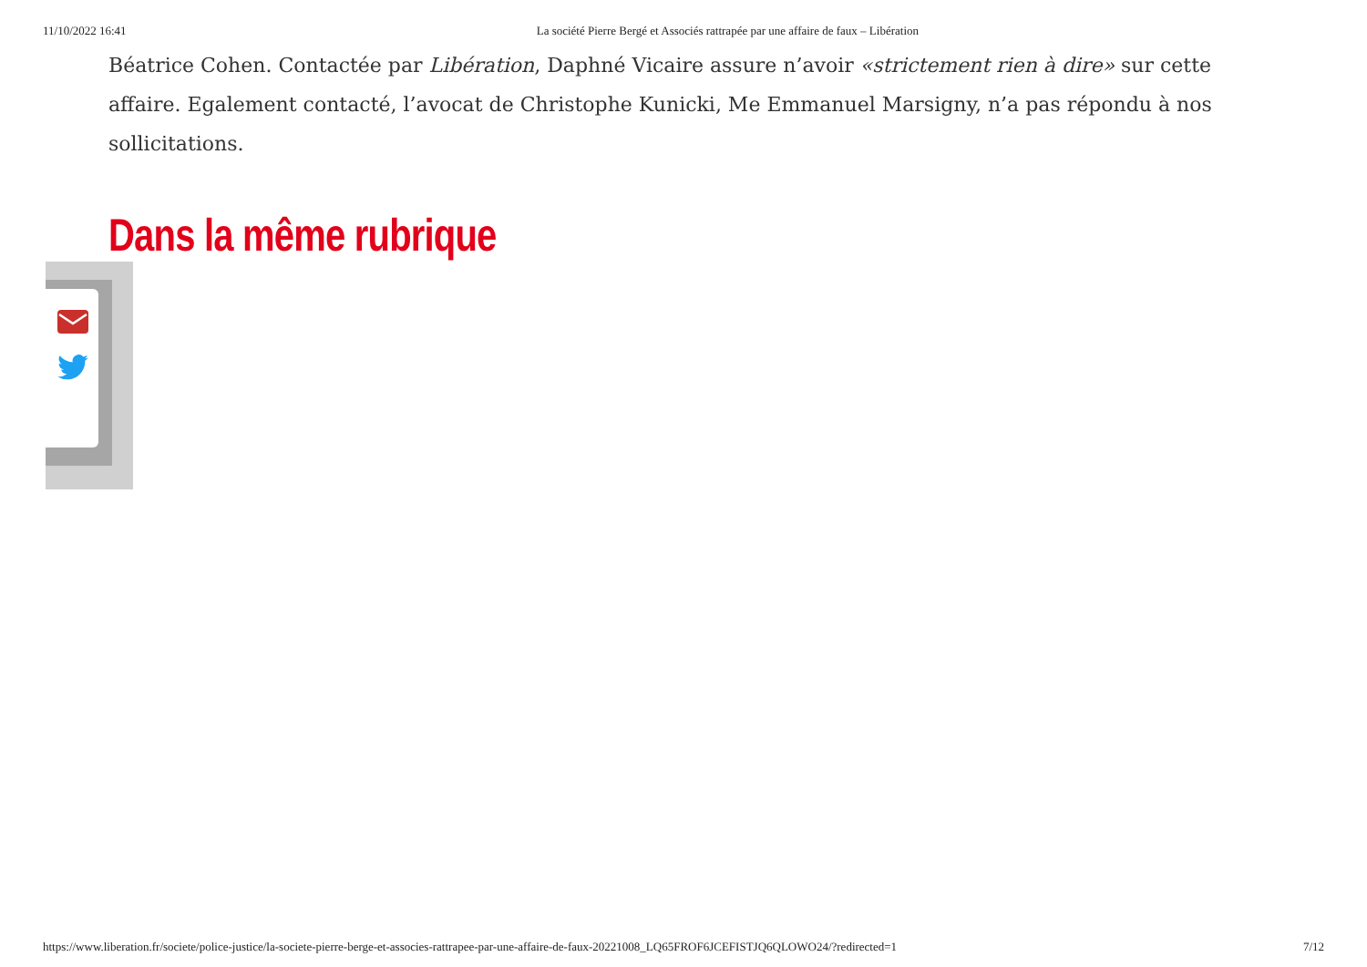11/10/2022 16:41 La société Pierre Bergé et Associés rattrapée par une affaire de faux – Libération
Béatrice Cohen. Contactée par Libération, Daphné Vicaire assure n’avoir «strictement rien à dire» sur cette affaire. Egalement contacté, l’avocat de Christophe Kunicki, Me Emmanuel Marsigny, n’a pas répondu à nos sollicitations.
Dans la même rubrique
https://www.liberation.fr/societe/police-justice/la-societe-pierre-berge-et-associes-rattrapee-par-une-affaire-de-faux-20221008_LQ65FROF6JCEFISTJQ6QLOWO24/?redirected=1 7/12